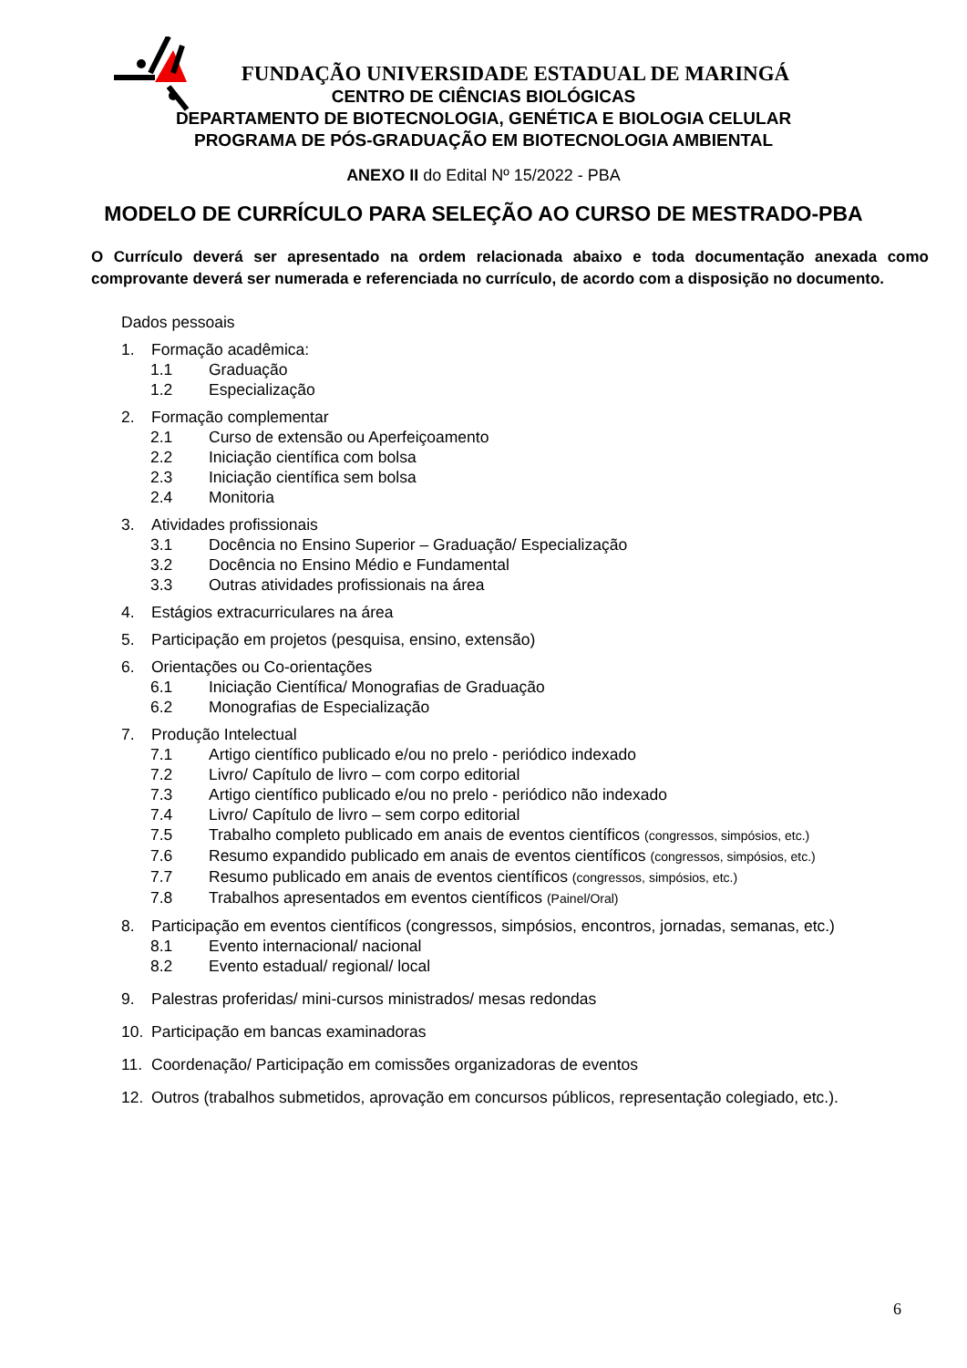FUNDAÇÃO UNIVERSIDADE ESTADUAL DE MARINGÁ
CENTRO DE CIÊNCIAS BIOLÓGICAS
DEPARTAMENTO DE BIOTECNOLOGIA, GENÉTICA E BIOLOGIA CELULAR
PROGRAMA DE PÓS-GRADUAÇÃO EM BIOTECNOLOGIA AMBIENTAL
ANEXO II do Edital Nº 15/2022 - PBA
MODELO DE CURRÍCULO PARA SELEÇÃO AO CURSO DE MESTRADO-PBA
O Currículo deverá ser apresentado na ordem relacionada abaixo e toda documentação anexada como comprovante deverá ser numerada e referenciada no currículo, de acordo com a disposição no documento.
Dados pessoais
1. Formação acadêmica:
1.1 Graduação
1.2 Especialização
2. Formação complementar
2.1 Curso de extensão ou Aperfeiçoamento
2.2 Iniciação científica com bolsa
2.3 Iniciação científica sem bolsa
2.4 Monitoria
3. Atividades profissionais
3.1 Docência no Ensino Superior – Graduação/ Especialização
3.2 Docência no Ensino Médio e Fundamental
3.3 Outras atividades profissionais na área
4. Estágios extracurriculares na área
5. Participação em projetos (pesquisa, ensino, extensão)
6. Orientações ou Co-orientações
6.1 Iniciação Científica/ Monografias de Graduação
6.2 Monografias de Especialização
7. Produção Intelectual
7.1 Artigo científico publicado e/ou no prelo - periódico indexado
7.2 Livro/ Capítulo de livro – com corpo editorial
7.3 Artigo científico publicado e/ou no prelo - periódico não indexado
7.4 Livro/ Capítulo de livro – sem corpo editorial
7.5 Trabalho completo publicado em anais de eventos científicos (congressos, simpósios, etc.)
7.6 Resumo expandido publicado em anais de eventos científicos (congressos, simpósios, etc.)
7.7 Resumo publicado em anais de eventos científicos (congressos, simpósios, etc.)
7.8 Trabalhos apresentados em eventos científicos (Painel/Oral)
8. Participação em eventos científicos (congressos, simpósios, encontros, jornadas, semanas, etc.)
8.1 Evento internacional/ nacional
8.2 Evento estadual/ regional/ local
9. Palestras proferidas/ mini-cursos ministrados/ mesas redondas
10. Participação em bancas examinadoras
11. Coordenação/ Participação em comissões organizadoras de eventos
12. Outros (trabalhos submetidos, aprovação em concursos públicos, representação colegiado, etc.).
6